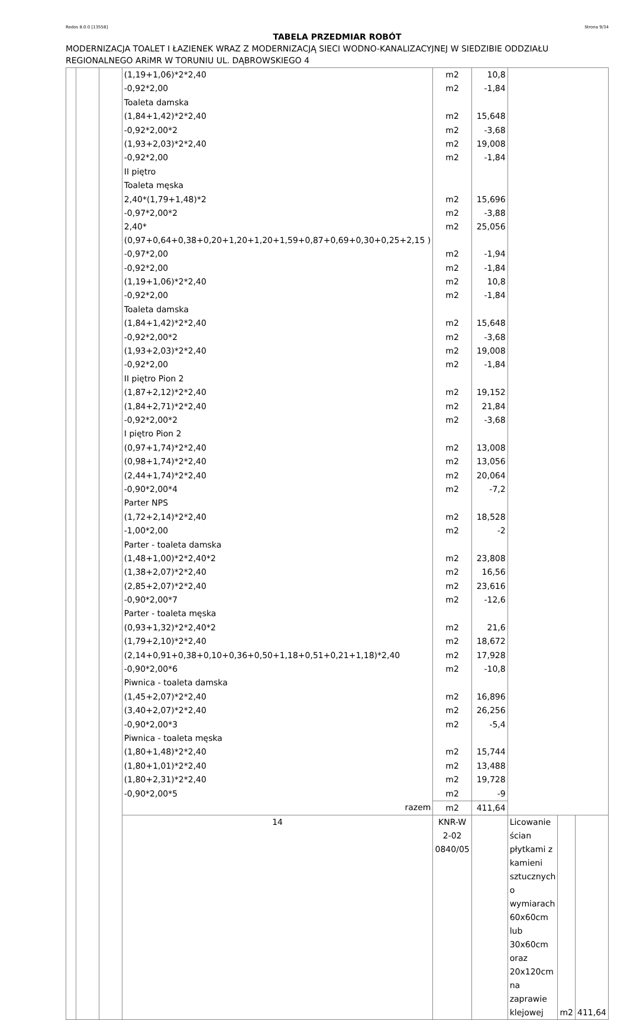Rodos 8.0.0 [13558] Strona 9/34
TABELA PRZEDMIAR ROBÓT
MODERNIZACJA TOALET I ŁAZIENEK WRAZ Z MODERNIZACJĄ SIECI WODNO-KANALIZACYJNEJ W SIEDZIBIE ODDZIAŁU REGIONALNEGO ARiMR W TORUNIU UL. DĄBROWSKIEGO 4
| | | | (1,19+1,06)*2*2,40 | m2 | 10,8 | | | |
| | | | -0,92*2,00 | m2 | -1,84 | | | |
| | | | Toaleta damska | | | | | |
| | | | (1,84+1,42)*2*2,40 | m2 | 15,648 | | | |
| | | | -0,92*2,00*2 | m2 | -3,68 | | | |
| | | | (1,93+2,03)*2*2,40 | m2 | 19,008 | | | |
| | | | -0,92*2,00 | m2 | -1,84 | | | |
| | | | II piętro | | | | | |
| | | | Toaleta męska | | | | | |
| | | | 2,40*(1,79+1,48)*2 | m2 | 15,696 | | | |
| | | | -0,97*2,00*2 | m2 | -3,88 | | | |
| | | | 2,40*(0,97+0,64+0,38+0,20+1,20+1,20+1,59+0,87+0,69+0,30+0,25+2,15 ) | m2 | 25,056 | | | |
| | | | -0,97*2,00 | m2 | -1,94 | | | |
| | | | -0,92*2,00 | m2 | -1,84 | | | |
| | | | (1,19+1,06)*2*2,40 | m2 | 10,8 | | | |
| | | | -0,92*2,00 | m2 | -1,84 | | | |
| | | | Toaleta damska | | | | | |
| | | | (1,84+1,42)*2*2,40 | m2 | 15,648 | | | |
| | | | -0,92*2,00*2 | m2 | -3,68 | | | |
| | | | (1,93+2,03)*2*2,40 | m2 | 19,008 | | | |
| | | | -0,92*2,00 | m2 | -1,84 | | | |
| | | | II piętro Pion 2 | | | | | |
| | | | (1,87+2,12)*2*2,40 | m2 | 19,152 | | | |
| | | | (1,84+2,71)*2*2,40 | m2 | 21,84 | | | |
| | | | -0,92*2,00*2 | m2 | -3,68 | | | |
| | | | I piętro Pion 2 | | | | | |
| | | | (0,97+1,74)*2*2,40 | m2 | 13,008 | | | |
| | | | (0,98+1,74)*2*2,40 | m2 | 13,056 | | | |
| | | | (2,44+1,74)*2*2,40 | m2 | 20,064 | | | |
| | | | -0,90*2,00*4 | m2 | -7,2 | | | |
| | | | Parter NPS | | | | | |
| | | | (1,72+2,14)*2*2,40 | m2 | 18,528 | | | |
| | | | -1,00*2,00 | m2 | -2 | | | |
| | | | Parter - toaleta damska | | | | | |
| | | | (1,48+1,00)*2*2,40*2 | m2 | 23,808 | | | |
| | | | (1,38+2,07)*2*2,40 | m2 | 16,56 | | | |
| | | | (2,85+2,07)*2*2,40 | m2 | 23,616 | | | |
| | | | -0,90*2,00*7 | m2 | -12,6 | | | |
| | | | Parter - toaleta męska | | | | | |
| | | | (0,93+1,32)*2*2,40*2 | m2 | 21,6 | | | |
| | | | (1,79+2,10)*2*2,40 | m2 | 18,672 | | | |
| | | | (2,14+0,91+0,38+0,10+0,36+0,50+1,18+0,51+0,21+1,18)*2,40 | m2 | 17,928 | | | |
| | | | -0,90*2,00*6 | m2 | -10,8 | | | |
| | | | Piwnica - toaleta damska | | | | | |
| | | | (1,45+2,07)*2*2,40 | m2 | 16,896 | | | |
| | | | (3,40+2,07)*2*2,40 | m2 | 26,256 | | | |
| | | | -0,90*2,00*3 | m2 | -5,4 | | | |
| | | | Piwnica - toaleta męska | | | | | |
| | | | (1,80+1,48)*2*2,40 | m2 | 15,744 | | | |
| | | | (1,80+1,01)*2*2,40 | m2 | 13,488 | | | |
| | | | (1,80+2,31)*2*2,40 | m2 | 19,728 | | | |
| | | | -0,90*2,00*5 | m2 | -9 | | | |
| | | | razem | m2 | 411,64 | | | |
| | | | 14 | KNR-W 2-02 0840/05 | | Licowanie ścian płytkami z kamieni sztucznych o wymiarach 60x60cm lub 30x60cm oraz 20x120cm na zaprawie klejowej | m2 | 411,64 |